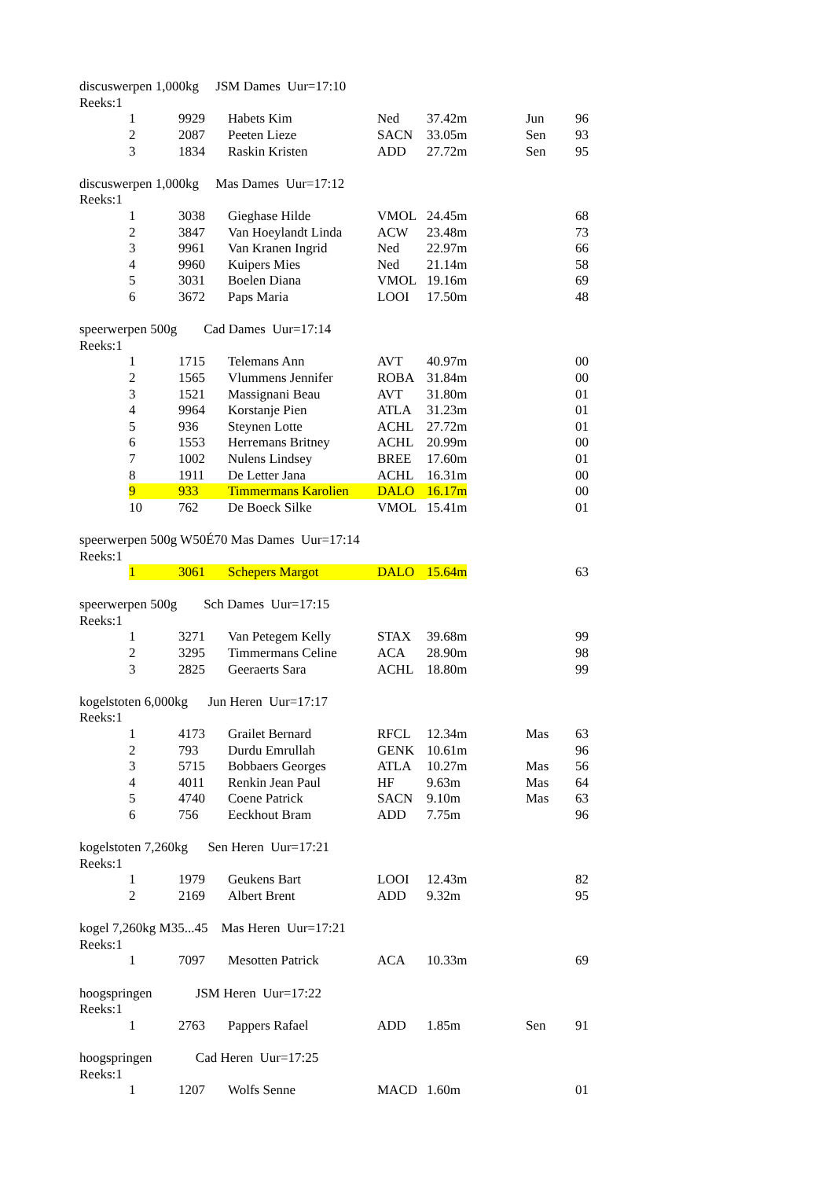| discuswerpen 1,000kg JSM Dames Uur=17:10 | | | | | | | |
| Reeks:1 | | | | | | | |
| | 1 | 9929 | Habets Kim | Ned | 37.42m | Jun | 96 |
| | 2 | 2087 | Peeten Lieze | SACN | 33.05m | Sen | 93 |
| | 3 | 1834 | Raskin Kristen | ADD | 27.72m | Sen | 95 |
| discuswerpen 1,000kg Mas Dames Uur=17:12 | | | | | | | |
| Reeks:1 | | | | | | | |
| | 1 | 3038 | Gieghase Hilde | VMOL | 24.45m | | 68 |
| | 2 | 3847 | Van Hoeylandt Linda | ACW | 23.48m | | 73 |
| | 3 | 9961 | Van Kranen Ingrid | Ned | 22.97m | | 66 |
| | 4 | 9960 | Kuipers Mies | Ned | 21.14m | | 58 |
| | 5 | 3031 | Boelen Diana | VMOL | 19.16m | | 69 |
| | 6 | 3672 | Paps Maria | LOOI | 17.50m | | 48 |
| speerwerpen 500g Cad Dames Uur=17:14 | | | | | | | |
| Reeks:1 | | | | | | | |
| | 1 | 1715 | Telemans Ann | AVT | 40.97m | | 00 |
| | 2 | 1565 | Vlummens Jennifer | ROBA | 31.84m | | 00 |
| | 3 | 1521 | Massignani Beau | AVT | 31.80m | | 01 |
| | 4 | 9964 | Korstanje Pien | ATLA | 31.23m | | 01 |
| | 5 | 936 | Steynen Lotte | ACHL | 27.72m | | 01 |
| | 6 | 1553 | Herremans Britney | ACHL | 20.99m | | 00 |
| | 7 | 1002 | Nulens Lindsey | BREE | 17.60m | | 01 |
| | 8 | 1911 | De Letter Jana | ACHL | 16.31m | | 00 |
| | 9 | 933 | Timmermans Karolien | DALO | 16.17m | | 00 |
| | 10 | 762 | De Boeck Silke | VMOL | 15.41m | | 01 |
| speerwerpen 500g W50É70 Mas Dames Uur=17:14 | | | | | | | |
| Reeks:1 | | | | | | | |
| | 1 | 3061 | Schepers Margot | DALO | 15.64m | | 63 |
| speerwerpen 500g Sch Dames Uur=17:15 | | | | | | | |
| Reeks:1 | | | | | | | |
| | 1 | 3271 | Van Petegem Kelly | STAX | 39.68m | | 99 |
| | 2 | 3295 | Timmermans Celine | ACA | 28.90m | | 98 |
| | 3 | 2825 | Geeraerts Sara | ACHL | 18.80m | | 99 |
| kogelstoten 6,000kg Jun Heren Uur=17:17 | | | | | | | |
| Reeks:1 | | | | | | | |
| | 1 | 4173 | Grailet Bernard | RFCL | 12.34m | Mas | 63 |
| | 2 | 793 | Durdu Emrullah | GENK | 10.61m | | 96 |
| | 3 | 5715 | Bobbaers Georges | ATLA | 10.27m | Mas | 56 |
| | 4 | 4011 | Renkin Jean Paul | HF | 9.63m | Mas | 64 |
| | 5 | 4740 | Coene Patrick | SACN | 9.10m | Mas | 63 |
| | 6 | 756 | Eeckhout Bram | ADD | 7.75m | | 96 |
| kogelstoten 7,260kg Sen Heren Uur=17:21 | | | | | | | |
| Reeks:1 | | | | | | | |
| | 1 | 1979 | Geukens Bart | LOOI | 12.43m | | 82 |
| | 2 | 2169 | Albert Brent | ADD | 9.32m | | 95 |
| kogel 7,260kg M35...45 Mas Heren Uur=17:21 | | | | | | | |
| Reeks:1 | | | | | | | |
| | 1 | 7097 | Mesotten Patrick | ACA | 10.33m | | 69 |
| hoogspringen JSM Heren Uur=17:22 | | | | | | | |
| Reeks:1 | | | | | | | |
| | 1 | 2763 | Pappers Rafael | ADD | 1.85m | Sen | 91 |
| hoogspringen Cad Heren Uur=17:25 | | | | | | | |
| Reeks:1 | | | | | | | |
| | 1 | 1207 | Wolfs Senne | MACD | 1.60m | | 01 |